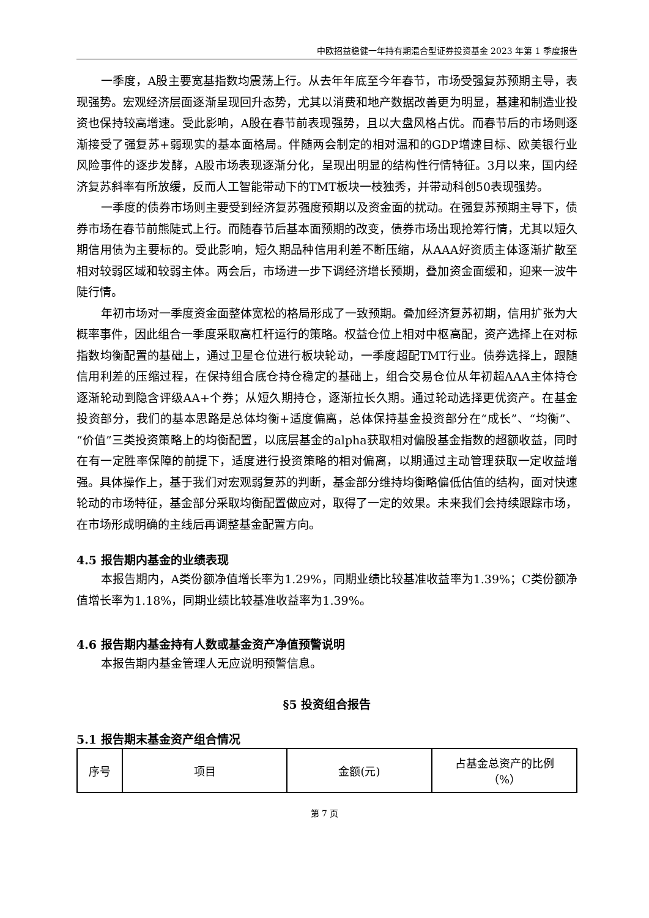中欧招益稳健一年持有期混合型证券投资基金 2023 年第 1 季度报告
一季度，A股主要宽基指数均震荡上行。从去年年底至今年春节，市场受强复苏预期主导，表现强势。宏观经济层面逐渐呈现回升态势，尤其以消费和地产数据改善更为明显，基建和制造业投资也保持较高增速。受此影响，A股在春节前表现强势，且以大盘风格占优。而春节后的市场则逐渐接受了强复苏+弱现实的基本面格局。伴随两会制定的相对温和的GDP增速目标、欧美银行业风险事件的逐步发酵，A股市场表现逐渐分化，呈现出明显的结构性行情特征。3月以来，国内经济复苏斜率有所放缓，反而人工智能带动下的TMT板块一枝独秀，并带动科创50表现强势。
一季度的债券市场则主要受到经济复苏强度预期以及资金面的扰动。在强复苏预期主导下，债券市场在春节前熊陡式上行。而随春节后基本面预期的改变，债券市场出现抢筹行情，尤其以短久期信用债为主要标的。受此影响，短久期品种信用利差不断压缩，从AAA好资质主体逐渐扩散至相对较弱区域和较弱主体。两会后，市场进一步下调经济增长预期，叠加资金面缓和，迎来一波牛陡行情。
年初市场对一季度资金面整体宽松的格局形成了一致预期。叠加经济复苏初期，信用扩张为大概率事件，因此组合一季度采取高杠杆运行的策略。权益仓位上相对中枢高配，资产选择上在对标指数均衡配置的基础上，通过卫星仓位进行板块轮动，一季度超配TMT行业。债券选择上，跟随信用利差的压缩过程，在保持组合底仓持仓稳定的基础上，组合交易仓位从年初超AAA主体持仓逐渐轮动到隐含评级AA+个券；从短久期持仓，逐渐拉长久期。通过轮动选择更优资产。在基金投资部分，我们的基本思路是总体均衡+适度偏离，总体保持基金投资部分在“成长”、“均衡”、“价值”三类投资策略上的均衡配置，以底层基金的alpha获取相对偏股基金指数的超额收益，同时在有一定胜率保障的前提下，适度进行投资策略的相对偏离，以期通过主动管理获取一定收益增强。具体操作上，基于我们对宏观弱复苏的判断，基金部分维持均衡略偏低估值的结构，面对快速轮动的市场特征，基金部分采取均衡配置做应对，取得了一定的效果。未来我们会持续跟踪市场，在市场形成明确的主线后再调整基金配置方向。
4.5 报告期内基金的业绩表现
本报告期内，A类份额净值增长率为1.29%，同期业绩比较基准收益率为1.39%；C类份额净值增长率为1.18%，同期业绩比较基准收益率为1.39%。
4.6 报告期内基金持有人数或基金资产净值预警说明
本报告期内基金管理人无应说明预警信息。
§5 投资组合报告
5.1 报告期末基金资产组合情况
| 序号 | 项目 | 金额(元) | 占基金总资产的比例 （%） |
| --- | --- | --- | --- |
第 7 页